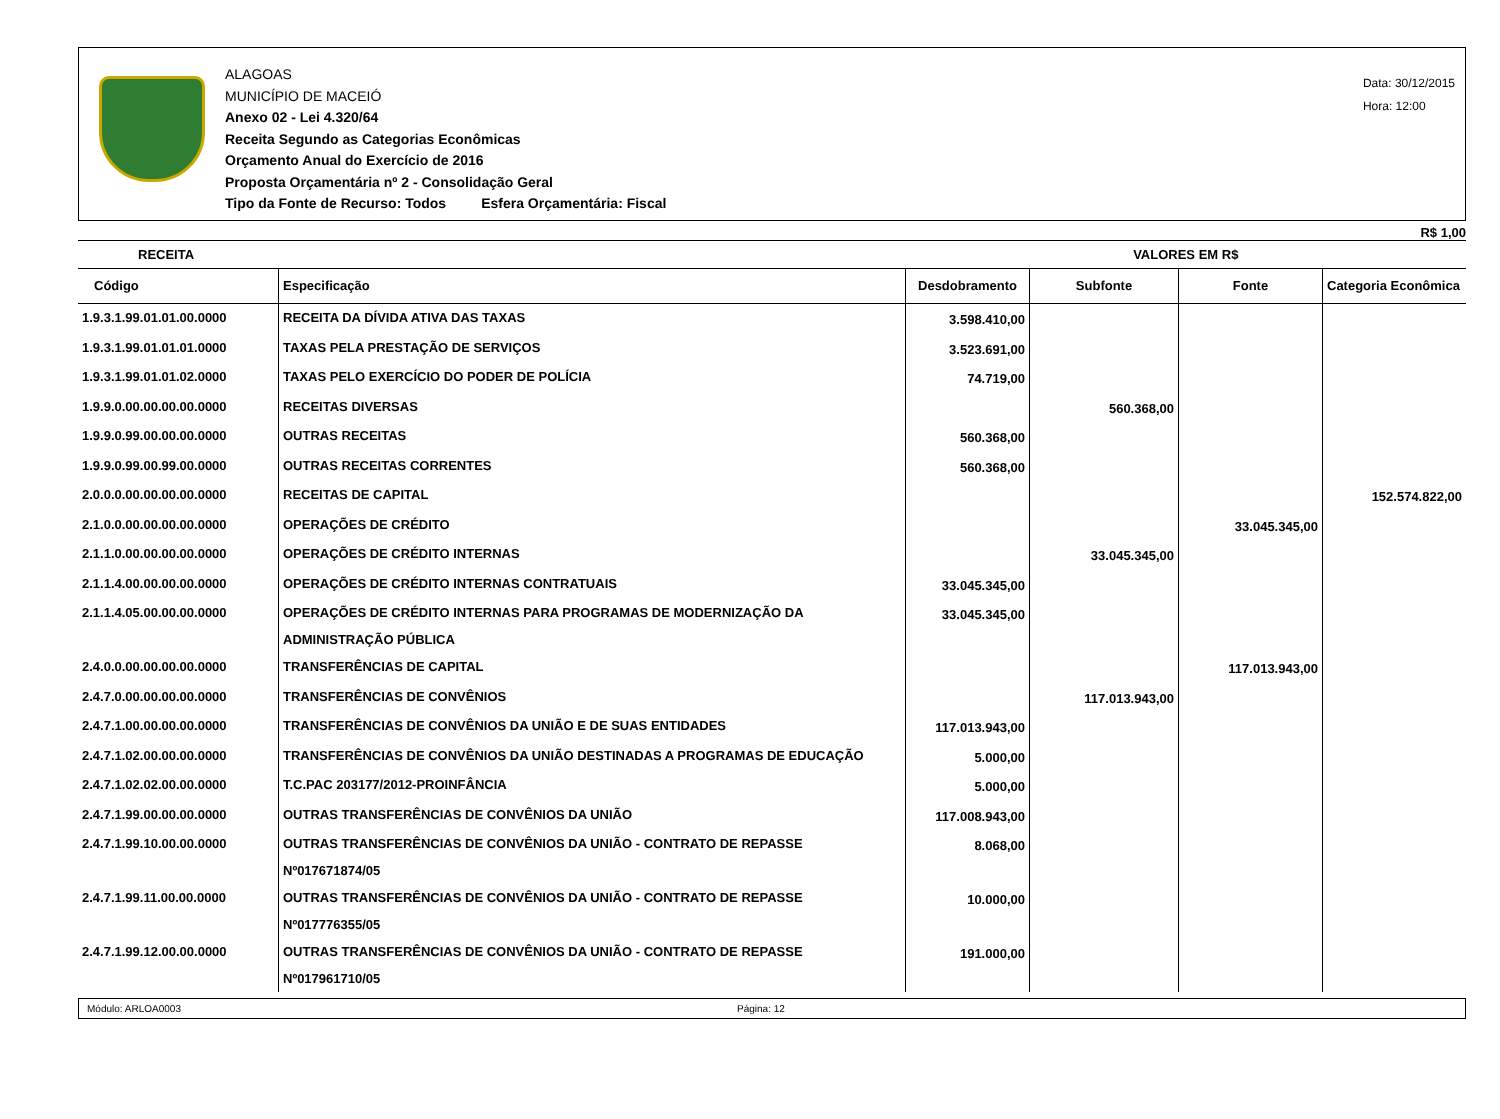ALAGOAS
MUNICÍPIO DE MACEIÓ
Anexo 02 - Lei 4.320/64
Receita Segundo as Categorias Econômicas
Orçamento Anual do Exercício de 2016
Proposta Orçamentária nº 2 - Consolidação Geral
Tipo da Fonte de Recurso: Todos Esfera Orçamentária: Fiscal
Data: 30/12/2015
Hora: 12:00
R$ 1,00
| RECEITA | | VALORES EM R$ | | | |
| --- | --- | --- | --- | --- | --- |
| Código | Especificação | Desdobramento | Subfonte | Fonte | Categoria Econômica |
| 1.9.3.1.99.01.01.00.0000 | RECEITA DA DÍVIDA ATIVA DAS TAXAS | 3.598.410,00 | | | |
| 1.9.3.1.99.01.01.01.0000 | TAXAS PELA PRESTAÇÃO DE SERVIÇOS | 3.523.691,00 | | | |
| 1.9.3.1.99.01.01.02.0000 | TAXAS PELO EXERCÍCIO DO PODER DE POLÍCIA | 74.719,00 | | | |
| 1.9.9.0.00.00.00.00.0000 | RECEITAS DIVERSAS | | 560.368,00 | | |
| 1.9.9.0.99.00.00.00.0000 | OUTRAS RECEITAS | 560.368,00 | | | |
| 1.9.9.0.99.00.99.00.0000 | OUTRAS RECEITAS CORRENTES | 560.368,00 | | | |
| 2.0.0.0.00.00.00.00.0000 | RECEITAS DE CAPITAL | | | | 152.574.822,00 |
| 2.1.0.0.00.00.00.00.0000 | OPERAÇÕES DE CRÉDITO | | | 33.045.345,00 | |
| 2.1.1.0.00.00.00.00.0000 | OPERAÇÕES DE CRÉDITO INTERNAS | | 33.045.345,00 | | |
| 2.1.1.4.00.00.00.00.0000 | OPERAÇÕES DE CRÉDITO INTERNAS CONTRATUAIS | 33.045.345,00 | | | |
| 2.1.1.4.05.00.00.00.0000 | OPERAÇÕES DE CRÉDITO INTERNAS PARA PROGRAMAS DE MODERNIZAÇÃO DA ADMINISTRAÇÃO PÚBLICA | 33.045.345,00 | | | |
| 2.4.0.0.00.00.00.00.0000 | TRANSFERÊNCIAS DE CAPITAL | | | 117.013.943,00 | |
| 2.4.7.0.00.00.00.00.0000 | TRANSFERÊNCIAS DE CONVÊNIOS | | 117.013.943,00 | | |
| 2.4.7.1.00.00.00.00.0000 | TRANSFERÊNCIAS DE CONVÊNIOS DA UNIÃO E DE SUAS ENTIDADES | 117.013.943,00 | | | |
| 2.4.7.1.02.00.00.00.0000 | TRANSFERÊNCIAS DE CONVÊNIOS DA UNIÃO DESTINADAS A PROGRAMAS DE EDUCAÇÃO | 5.000,00 | | | |
| 2.4.7.1.02.02.00.00.0000 | T.C.PAC 203177/2012-PROINFÂNCIA | 5.000,00 | | | |
| 2.4.7.1.99.00.00.00.0000 | OUTRAS TRANSFERÊNCIAS DE CONVÊNIOS DA UNIÃO | 117.008.943,00 | | | |
| 2.4.7.1.99.10.00.00.0000 | OUTRAS TRANSFERÊNCIAS DE CONVÊNIOS DA UNIÃO - CONTRATO DE REPASSE Nº017671874/05 | 8.068,00 | | | |
| 2.4.7.1.99.11.00.00.0000 | OUTRAS TRANSFERÊNCIAS DE CONVÊNIOS DA UNIÃO - CONTRATO DE REPASSE Nº017776355/05 | 10.000,00 | | | |
| 2.4.7.1.99.12.00.00.0000 | OUTRAS TRANSFERÊNCIAS DE CONVÊNIOS DA UNIÃO - CONTRATO DE REPASSE Nº017961710/05 | 191.000,00 | | | |
Módulo: ARLOA0003 Página: 12